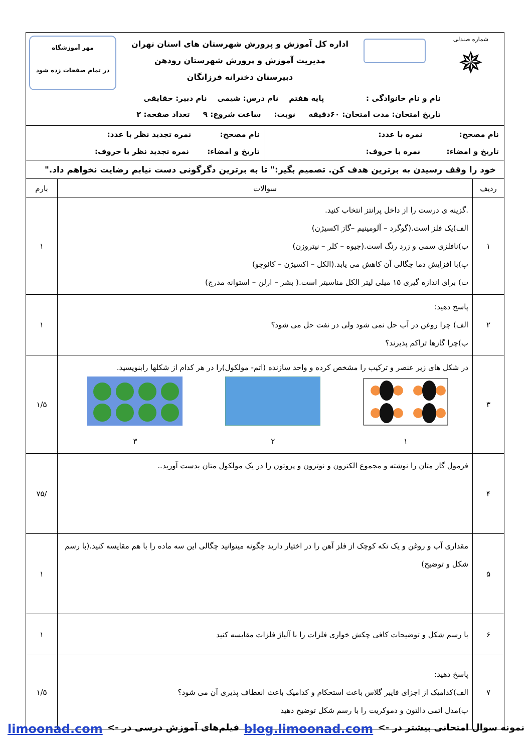| شماره صندلی ✵ اداره کل آموزش و پرورش شهرستان های استان تهران مدیریت آموزش و پرورش شهرستان رودهن دبیرستان دخترانه فرزانگان مهر آموزشگاه در تمام صفحات زده شود نام و نام خانوادگی : پایه هفتم نام درس: شیمی نام دبیر: حقایقی تاریخ امتحان: مدت امتحان: ۶۰دقیقه نوبت: ساعت شروع: ۹ تعداد صفحه: ۲ | | |
| / نام مصحح: نمره با عدد: تاریخ و امضاء: نمره با حروف: / نام مصحح: نمره تجدید نظر با عدد: تاریخ و امضاء: نمره تجدید نظر با حروف: / | | |
| خود را وقف رسیدن به برترین هدف کن. تصمیم بگیر:" تا به برترین دگرگونی دست نیابم رضایت نخواهم داد." | | |
| ردیف | سوالات | بارم |
| ۱ | .گزینه ی درست را از داخل پرانتز انتخاب کنید. الف)یک فلز است.(گوگرد – آلومینیم –گاز اکسیژن) ب)نافلزی سمی و زرد رنگ است.(جیوه – کلر – نیتروزن) پ)با افزایش دما چگالی آن کاهش می یابد.(الکل – اکسیژن – کائوچو) ت) برای اندازه گیری ۱۵ میلی لیتر الکل مناسبتر است.( بشر – ارلن – استوانه مدرج) | ۱ |
| ۲ | پاسخ دهید: الف) چرا روغن در آب حل نمی شود ولی در نفت حل می شود؟ ب)چرا گازها تراکم پذیرند؟ | ۱ |
| ۳ | در شکل های زیر عنصر و ترکیب را مشخص کرده و واحد سازنده (اتم- مولکول)را در هر کدام از شکلها رابنویسید. ۱ ۲ ۳ | ۱/۵ |
| ۴ | فرمول گاز متان را نوشته و مجموع الکترون و نوترون و پروتون را در یک مولکول متان بدست آورید.. | /۷۵ |
| ۵ | مقداری آب و روغن و یک تکه کوچک از فلز آهن را در اختیار دارید چگونه میتوانید چگالی این سه ماده را با هم مقایسه کنید.(با رسم شکل و توضیح) | ۱ |
| ۶ | با رسم شکل و توضیحات کافی چکش خواری فلزات را با آلیاژ فلزات مقایسه کنید | ۱ |
| ۷ | پاسخ دهید: الف)کدامیک از اجزای فایبر گلاس باعث استحکام و کدامیک باعث انعطاف پذیری آن می شود؟ ب)مدل اتمی دالتون و دموکریت را با رسم شکل توضیح دهید | ۱/۵ |
نمونه سوال امتحانی بیشتر در -> blog.limoonad.com فیلم‌های آموزش درسی در -> limoonad.com